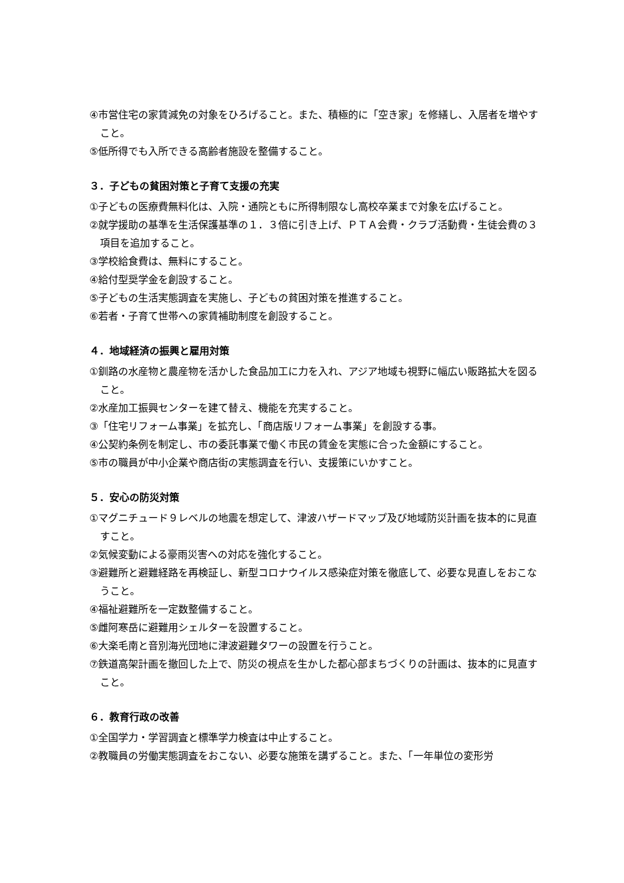④市営住宅の家賃減免の対象をひろげること。また、積極的に「空き家」を修繕し、入居者を増やすこと。
⑤低所得でも入所できる高齢者施設を整備すること。
３．子どもの貧困対策と子育て支援の充実
①子どもの医療費無料化は、入院・通院ともに所得制限なし高校卒業まで対象を広げること。
②就学援助の基準を生活保護基準の１．３倍に引き上げ、ＰＴＡ会費・クラブ活動費・生徒会費の３項目を追加すること。
③学校給食費は、無料にすること。
④給付型奨学金を創設すること。
⑤子どもの生活実態調査を実施し、子どもの貧困対策を推進すること。
⑥若者・子育て世帯への家賃補助制度を創設すること。
４．地域経済の振興と雇用対策
①釧路の水産物と農産物を活かした食品加工に力を入れ、アジア地域も視野に幅広い販路拡大を図ること。
②水産加工振興センターを建て替え、機能を充実すること。
③「住宅リフォーム事業」を拡充し、「商店版リフォーム事業」を創設する事。
④公契約条例を制定し、市の委託事業で働く市民の賃金を実態に合った金額にすること。
⑤市の職員が中小企業や商店街の実態調査を行い、支援策にいかすこと。
５．安心の防災対策
①マグニチュード９レベルの地震を想定して、津波ハザードマップ及び地域防災計画を抜本的に見直すこと。
②気候変動による豪雨災害への対応を強化すること。
③避難所と避難経路を再検証し、新型コロナウイルス感染症対策を徹底して、必要な見直しをおこなうこと。
④福祉避難所を一定数整備すること。
⑤雌阿寒岳に避難用シェルターを設置すること。
⑥大楽毛南と音別海光団地に津波避難タワーの設置を行うこと。
⑦鉄道高架計画を撤回した上で、防災の視点を生かした都心部まちづくりの計画は、抜本的に見直すこと。
６．教育行政の改善
①全国学力・学習調査と標準学力検査は中止すること。
②教職員の労働実態調査をおこない、必要な施策を講ずること。また、「一年単位の変形労